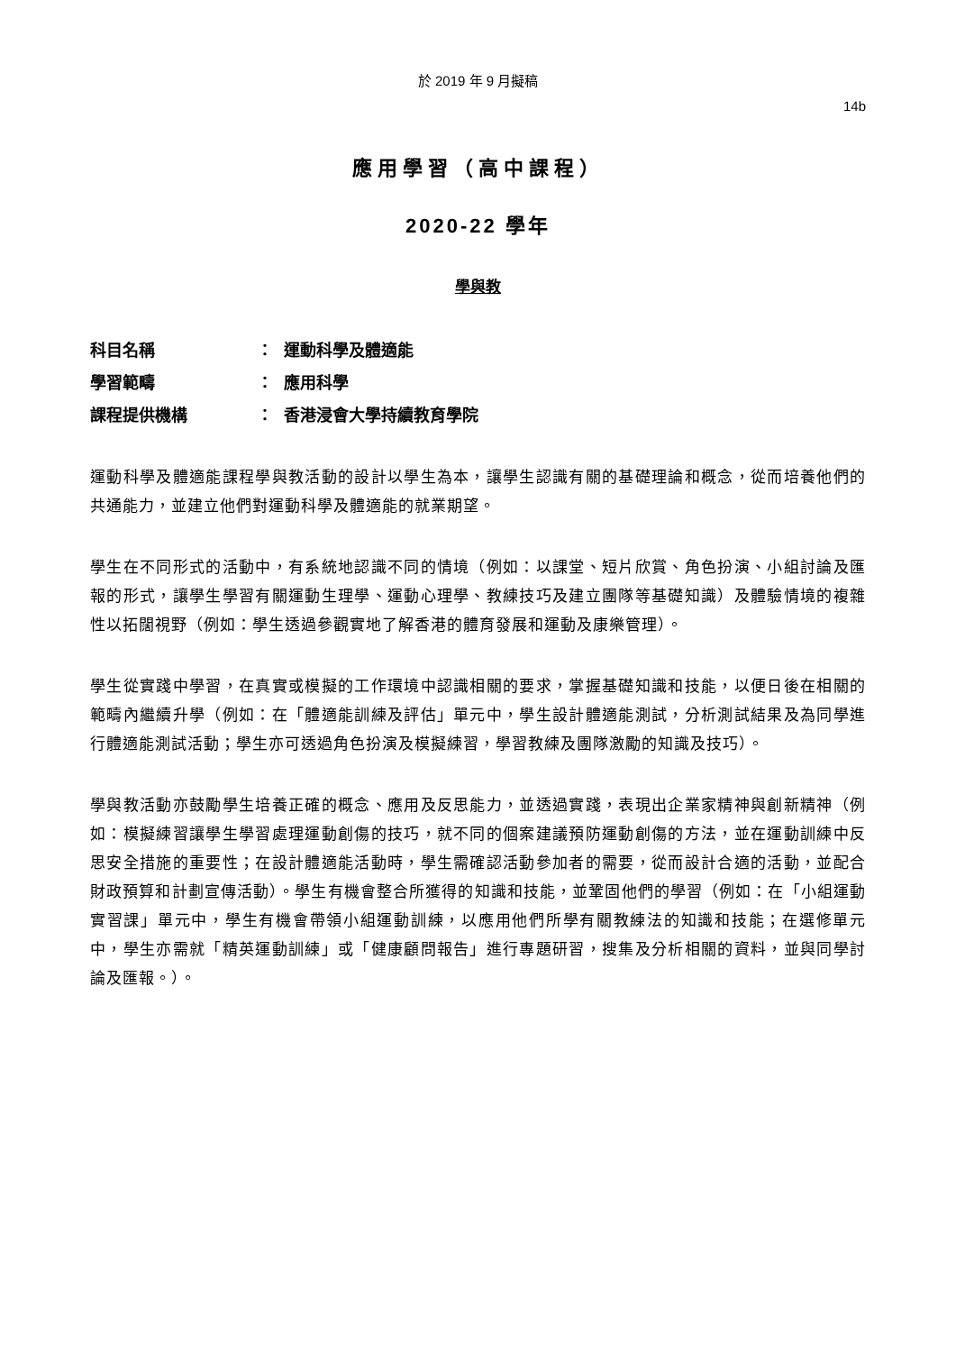於 2019 年 9 月擬稿
14b
應用學習（高中課程）
2020-22 學年
學與教
| 科目名稱 | ： | 運動科學及體適能 |
| 學習範疇 | ： | 應用科學 |
| 課程提供機構 | ： | 香港浸會大學持續教育學院 |
運動科學及體適能課程學與教活動的設計以學生為本，讓學生認識有關的基礎理論和概念，從而培養他們的共通能力，並建立他們對運動科學及體適能的就業期望。
學生在不同形式的活動中，有系統地認識不同的情境（例如：以課堂、短片欣賞、角色扮演、小組討論及匯報的形式，讓學生學習有關運動生理學、運動心理學、教練技巧及建立團隊等基礎知識）及體驗情境的複雜性以拓闊視野（例如：學生透過參觀實地了解香港的體育發展和運動及康樂管理）。
學生從實踐中學習，在真實或模擬的工作環境中認識相關的要求，掌握基礎知識和技能，以便日後在相關的範疇內繼續升學（例如：在「體適能訓練及評估」單元中，學生設計體適能測試，分析測試結果及為同學進行體適能測試活動；學生亦可透過角色扮演及模擬練習，學習教練及團隊激勵的知識及技巧）。
學與教活動亦鼓勵學生培養正確的概念、應用及反思能力，並透過實踐，表現出企業家精神與創新精神（例如：模擬練習讓學生學習處理運動創傷的技巧，就不同的個案建議預防運動創傷的方法，並在運動訓練中反思安全措施的重要性；在設計體適能活動時，學生需確認活動參加者的需要，從而設計合適的活動，並配合財政預算和計劃宣傳活動）。學生有機會整合所獲得的知識和技能，並鞏固他們的學習（例如：在「小組運動實習課」單元中，學生有機會帶領小組運動訓練，以應用他們所學有關教練法的知識和技能；在選修單元中，學生亦需就「精英運動訓練」或「健康顧問報告」進行專題研習，搜集及分析相關的資料，並與同學討論及匯報。）。